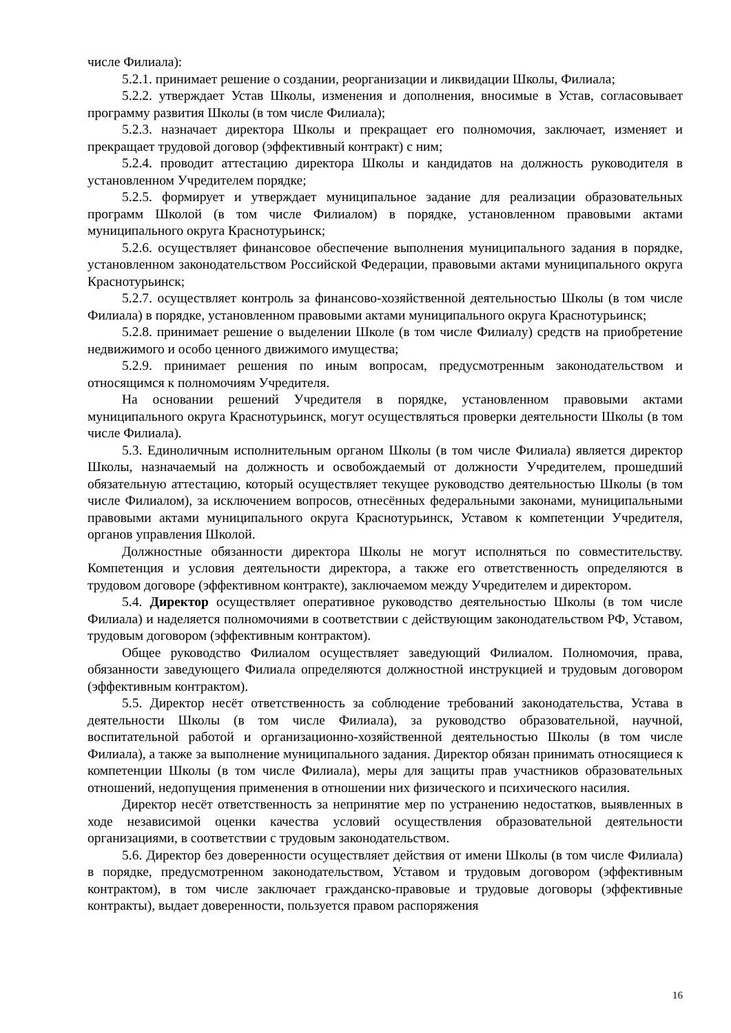числе Филиала):
5.2.1. принимает решение о создании, реорганизации и ликвидации Школы, Филиала;
5.2.2. утверждает Устав Школы, изменения и дополнения, вносимые в Устав, согласовывает программу развития Школы (в том числе Филиала);
5.2.3. назначает директора Школы и прекращает его полномочия, заключает, изменяет и прекращает трудовой договор (эффективный контракт) с ним;
5.2.4. проводит аттестацию директора Школы и кандидатов на должность руководителя в установленном Учредителем порядке;
5.2.5. формирует и утверждает муниципальное задание для реализации образовательных программ Школой (в том числе Филиалом) в порядке, установленном правовыми актами муниципального округа Краснотурьинск;
5.2.6. осуществляет финансовое обеспечение выполнения муниципального задания в порядке, установленном законодательством Российской Федерации, правовыми актами муниципального округа Краснотурьинск;
5.2.7. осуществляет контроль за финансово-хозяйственной деятельностью Школы (в том числе Филиала) в порядке, установленном правовыми актами муниципального округа Краснотурьинск;
5.2.8. принимает решение о выделении Школе (в том числе Филиалу) средств на приобретение недвижимого и особо ценного движимого имущества;
5.2.9. принимает решения по иным вопросам, предусмотренным законодательством и относящимся к полномочиям Учредителя.
На основании решений Учредителя в порядке, установленном правовыми актами муниципального округа Краснотурьинск, могут осуществляться проверки деятельности Школы (в том числе Филиала).
5.3. Единоличным исполнительным органом Школы (в том числе Филиала) является директор Школы, назначаемый на должность и освобождаемый от должности Учредителем, прошедший обязательную аттестацию, который осуществляет текущее руководство деятельностью Школы (в том числе Филиалом), за исключением вопросов, отнесённых федеральными законами, муниципальными правовыми актами муниципального округа Краснотурьинск, Уставом к компетенции Учредителя, органов управления Школой.
Должностные обязанности директора Школы не могут исполняться по совместительству. Компетенция и условия деятельности директора, а также его ответственность определяются в трудовом договоре (эффективном контракте), заключаемом между Учредителем и директором.
5.4. Директор осуществляет оперативное руководство деятельностью Школы (в том числе Филиала) и наделяется полномочиями в соответствии с действующим законодательством РФ, Уставом, трудовым договором (эффективным контрактом).
Общее руководство Филиалом осуществляет заведующий Филиалом. Полномочия, права, обязанности заведующего Филиала определяются должностной инструкцией и трудовым договором (эффективным контрактом).
5.5. Директор несёт ответственность за соблюдение требований законодательства, Устава в деятельности Школы (в том числе Филиала), за руководство образовательной, научной, воспитательной работой и организационно-хозяйственной деятельностью Школы (в том числе Филиала), а также за выполнение муниципального задания. Директор обязан принимать относящиеся к компетенции Школы (в том числе Филиала), меры для защиты прав участников образовательных отношений, недопущения применения в отношении них физического и психического насилия.
Директор несёт ответственность за непринятие мер по устранению недостатков, выявленных в ходе независимой оценки качества условий осуществления образовательной деятельности организациями, в соответствии с трудовым законодательством.
5.6. Директор без доверенности осуществляет действия от имени Школы (в том числе Филиала) в порядке, предусмотренном законодательством, Уставом и трудовым договором (эффективным контрактом), в том числе заключает гражданско-правовые и трудовые договоры (эффективные контракты), выдает доверенности, пользуется правом распоряжения
16